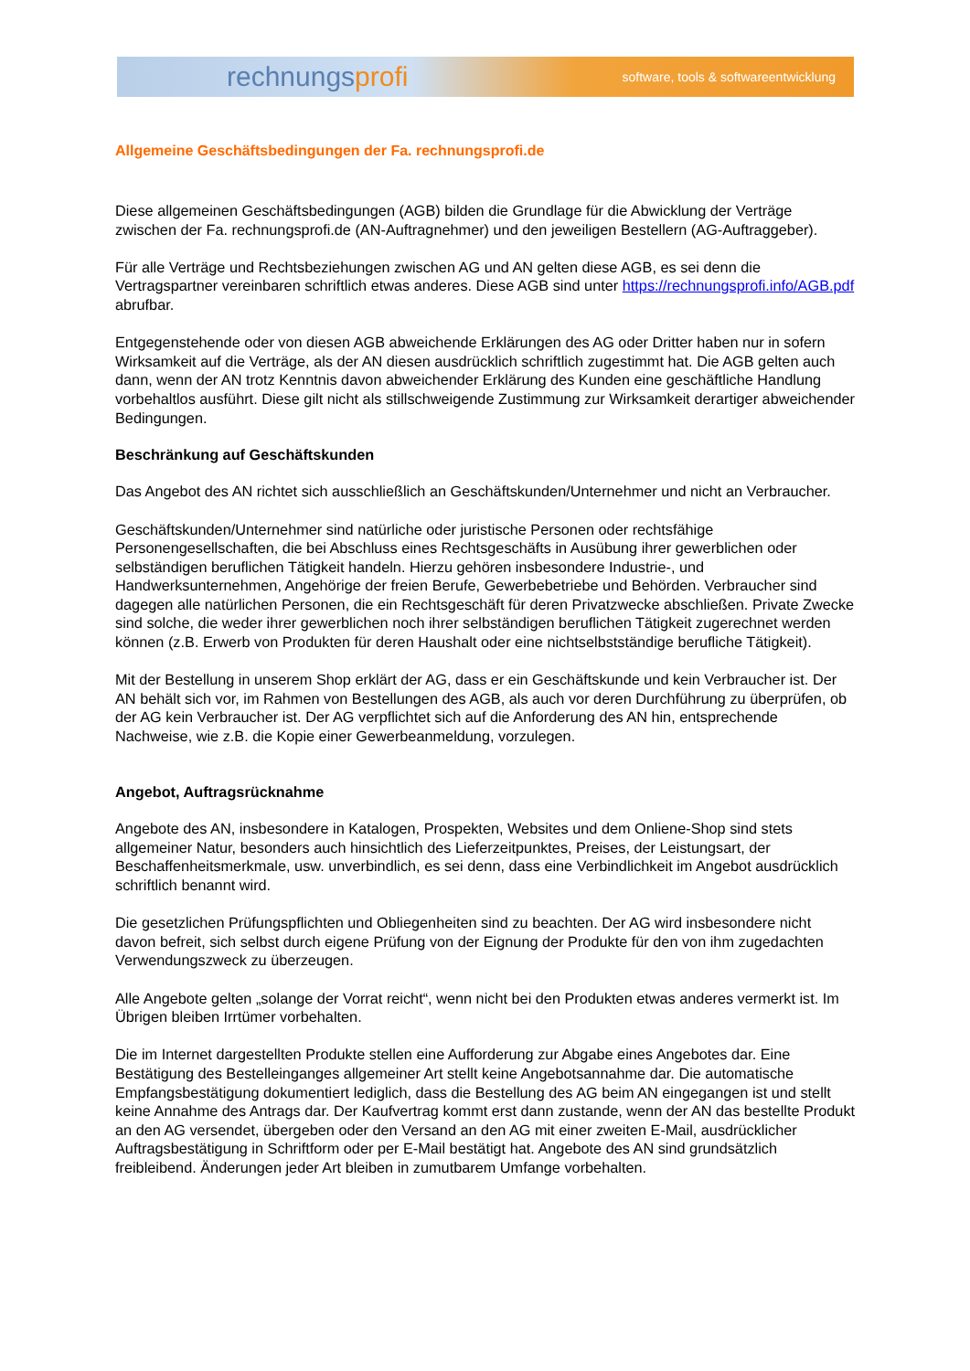rechnungsprofi
software, tools & softwareentwicklung
Allgemeine Geschäftsbedingungen der Fa. rechnungsprofi.de
Diese allgemeinen Geschäftsbedingungen (AGB) bilden die Grundlage für die Abwicklung der Verträge zwischen der Fa. rechnungsprofi.de (AN-Auftragnehmer) und den jeweiligen Bestellern (AG-Auftraggeber).
Für alle Verträge und Rechtsbeziehungen zwischen AG und AN gelten diese AGB, es sei denn die Vertragspartner vereinbaren schriftlich etwas anderes. Diese AGB sind unter https://rechnungsprofi.info/AGB.pdf abrufbar.
Entgegenstehende oder von diesen AGB abweichende Erklärungen des AG oder Dritter haben nur in sofern Wirksamkeit auf die Verträge, als der AN diesen ausdrücklich schriftlich zugestimmt hat. Die AGB gelten auch dann, wenn der AN trotz Kenntnis davon abweichender Erklärung des Kunden eine geschäftliche Handlung vorbehaltlos ausführt. Diese gilt nicht als stillschweigende Zustimmung zur Wirksamkeit derartiger abweichender Bedingungen.
Beschränkung auf Geschäftskunden
Das Angebot des AN richtet sich ausschließlich an Geschäftskunden/Unternehmer und nicht an Verbraucher.
Geschäftskunden/Unternehmer sind natürliche oder juristische Personen oder rechtsfähige Personengesellschaften, die bei Abschluss eines Rechtsgeschäfts in Ausübung ihrer gewerblichen oder selbständigen beruflichen Tätigkeit handeln. Hierzu gehören insbesondere Industrie-, und Handwerksunternehmen, Angehörige der freien Berufe, Gewerbebetriebe und Behörden. Verbraucher sind dagegen alle natürlichen Personen, die ein Rechtsgeschäft für deren Privatzwecke abschließen. Private Zwecke sind solche, die weder ihrer gewerblichen noch ihrer selbständigen beruflichen Tätigkeit zugerechnet werden können (z.B. Erwerb von Produkten für deren Haushalt oder eine nichtselbstständige berufliche Tätigkeit).
Mit der Bestellung in unserem Shop erklärt der AG, dass er ein Geschäftskunde und kein Verbraucher ist. Der AN behält sich vor, im Rahmen von Bestellungen des AGB, als auch vor deren Durchführung zu überprüfen, ob der AG kein Verbraucher ist. Der AG verpflichtet sich auf die Anforderung des AN hin, entsprechende Nachweise, wie z.B. die Kopie einer Gewerbeanmeldung, vorzulegen.
Angebot, Auftragsrücknahme
Angebote des AN, insbesondere in Katalogen, Prospekten, Websites und dem Onliene-Shop sind stets allgemeiner Natur, besonders auch hinsichtlich des Lieferzeitpunktes, Preises, der Leistungsart, der Beschaffenheitsmerkmale, usw. unverbindlich, es sei denn, dass eine Verbindlichkeit im Angebot ausdrücklich schriftlich benannt wird.
Die gesetzlichen Prüfungspflichten und Obliegenheiten sind zu beachten. Der AG wird insbesondere nicht davon befreit, sich selbst durch eigene Prüfung von der Eignung der Produkte für den von ihm zugedachten Verwendungszweck zu überzeugen.
Alle Angebote gelten „solange der Vorrat reicht“, wenn nicht bei den Produkten etwas anderes vermerkt ist. Im Übrigen bleiben Irrtümer vorbehalten.
Die im Internet dargestellten Produkte stellen eine Aufforderung zur Abgabe eines Angebotes dar. Eine Bestätigung des Bestelleinganges allgemeiner Art stellt keine Angebotsannahme dar. Die automatische Empfangsbestätigung dokumentiert lediglich, dass die Bestellung des AG beim AN eingegangen ist und stellt keine Annahme des Antrags dar. Der Kaufvertrag kommt erst dann zustande, wenn der AN das bestellte Produkt an den AG versendet, übergeben oder den Versand an den AG mit einer zweiten E-Mail, ausdrücklicher Auftragsbestätigung in Schriftform oder per E-Mail bestätigt hat. Angebote des AN sind grundsätzlich freibleibend. Änderungen jeder Art bleiben in zumutbarem Umfange vorbehalten.